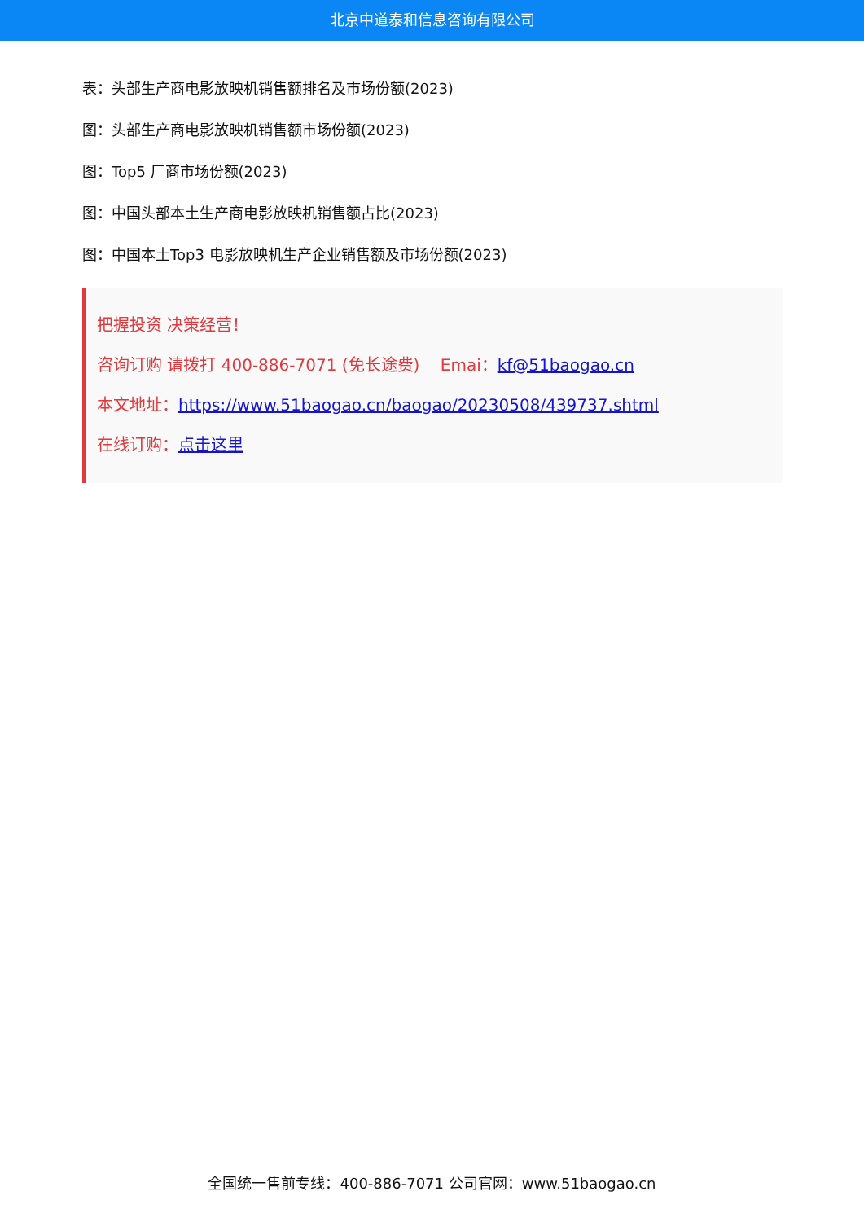北京中道泰和信息咨询有限公司
表：头部生产商电影放映机销售额排名及市场份额(2023)
图：头部生产商电影放映机销售额市场份额(2023)
图：Top5 厂商市场份额(2023)
图：中国头部本土生产商电影放映机销售额占比(2023)
图：中国本土Top3 电影放映机生产企业销售额及市场份额(2023)
把握投资 决策经营！
咨询订购 请拨打 400-886-7071 (免长途费) Emai：kf@51baogao.cn
本文地址：https://www.51baogao.cn/baogao/20230508/439737.shtml
在线订购：点击这里
全国统一售前专线：400-886-7071 公司官网：www.51baogao.cn